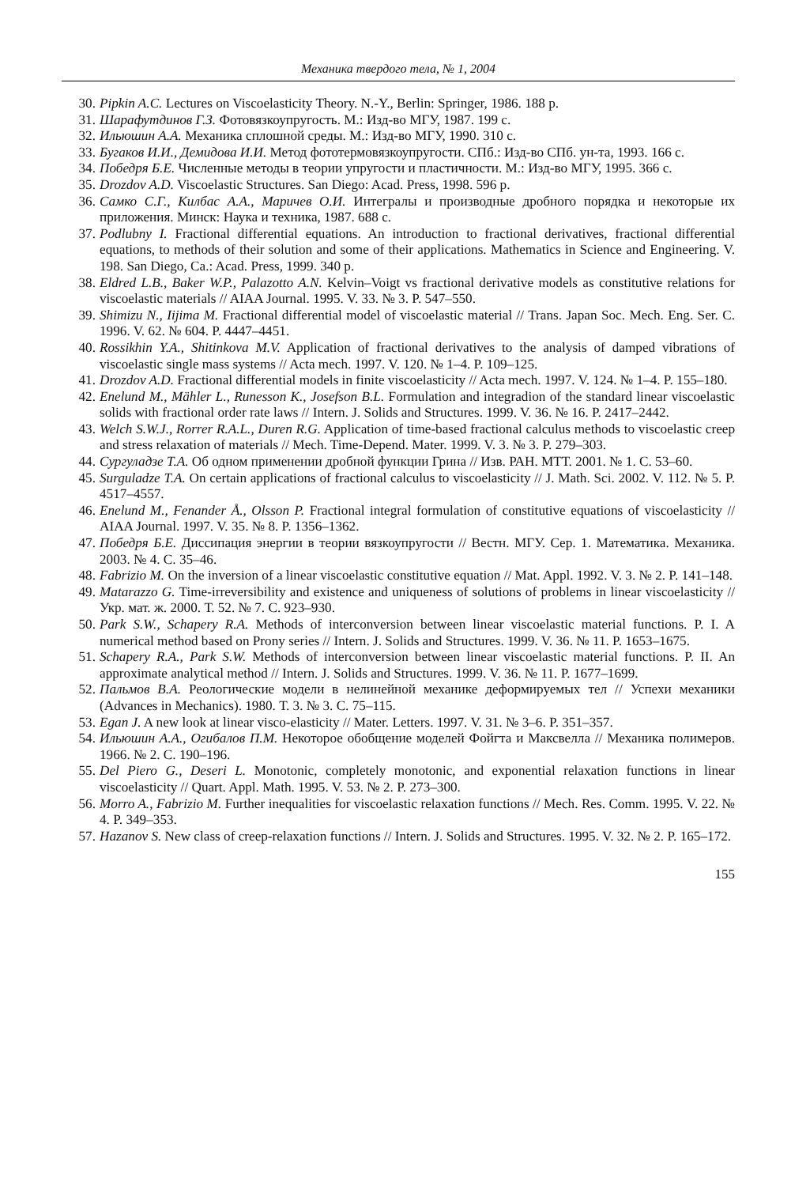Механика твердого тела, № 1, 2004
30. Pipkin A.C. Lectures on Viscoelasticity Theory. N.-Y., Berlin: Springer, 1986. 188 p.
31. Шарафутдинов Г.З. Фотовязкоупругость. М.: Изд-во МГУ, 1987. 199 с.
32. Ильюшин А.А. Механика сплошной среды. М.: Изд-во МГУ, 1990. 310 с.
33. Бугаков И.И., Демидова И.И. Метод фототермовязкоупругости. СПб.: Изд-во СПб. ун-та, 1993. 166 с.
34. Победря Б.Е. Численные методы в теории упругости и пластичности. М.: Изд-во МГУ, 1995. 366 с.
35. Drozdov A.D. Viscoelastic Structures. San Diego: Acad. Press, 1998. 596 p.
36. Самко С.Г., Килбас А.А., Маричев О.И. Интегралы и производные дробного порядка и некоторые их приложения. Минск: Наука и техника, 1987. 688 с.
37. Podlubny I. Fractional differential equations. An introduction to fractional derivatives, fractional differential equations, to methods of their solution and some of their applications. Mathematics in Science and Engineering. V. 198. San Diego, Ca.: Acad. Press, 1999. 340 p.
38. Eldred L.B., Baker W.P., Palazotto A.N. Kelvin–Voigt vs fractional derivative models as constitutive relations for viscoelastic materials // AIAA Journal. 1995. V. 33. № 3. P. 547–550.
39. Shimizu N., Iijima M. Fractional differential model of viscoelastic material // Trans. Japan Soc. Mech. Eng. Ser. C. 1996. V. 62. № 604. P. 4447–4451.
40. Rossikhin Y.A., Shitinkova M.V. Application of fractional derivatives to the analysis of damped vibrations of viscoelastic single mass systems // Acta mech. 1997. V. 120. № 1–4. P. 109–125.
41. Drozdov A.D. Fractional differential models in finite viscoelasticity // Acta mech. 1997. V. 124. № 1–4. P. 155–180.
42. Enelund M., Mähler L., Runesson K., Josefson B.L. Formulation and integradion of the standard linear viscoelastic solids with fractional order rate laws // Intern. J. Solids and Structures. 1999. V. 36. № 16. P. 2417–2442.
43. Welch S.W.J., Rorrer R.A.L., Duren R.G. Application of time-based fractional calculus methods to viscoelastic creep and stress relaxation of materials // Mech. Time-Depend. Mater. 1999. V. 3. № 3. P. 279–303.
44. Сургуладзе Т.А. Об одном применении дробной функции Грина // Изв. РАН. МТТ. 2001. № 1. С. 53–60.
45. Surguladze T.A. On certain applications of fractional calculus to viscoelasticity // J. Math. Sci. 2002. V. 112. № 5. P. 4517–4557.
46. Enelund M., Fenander Å., Olsson P. Fractional integral formulation of constitutive equations of viscoelasticity // AIAA Journal. 1997. V. 35. № 8. P. 1356–1362.
47. Победря Б.Е. Диссипация энергии в теории вязкоупругости // Вестн. МГУ. Сер. 1. Математика. Механика. 2003. № 4. С. 35–46.
48. Fabrizio M. On the inversion of a linear viscoelastic constitutive equation // Mat. Appl. 1992. V. 3. № 2. P. 141–148.
49. Matarazzo G. Time-irreversibility and existence and uniqueness of solutions of problems in linear viscoelasticity // Укр. мат. ж. 2000. Т. 52. № 7. С. 923–930.
50. Park S.W., Schapery R.A. Methods of interconversion between linear viscoelastic material functions. P. I. A numerical method based on Prony series // Intern. J. Solids and Structures. 1999. V. 36. № 11. P. 1653–1675.
51. Schapery R.A., Park S.W. Methods of interconversion between linear viscoelastic material functions. P. II. An approximate analytical method // Intern. J. Solids and Structures. 1999. V. 36. № 11. P. 1677–1699.
52. Пальмов В.А. Реологические модели в нелинейной механике деформируемых тел // Успехи механики (Advances in Mechanics). 1980. Т. 3. № 3. С. 75–115.
53. Egan J. A new look at linear visco-elasticity // Mater. Letters. 1997. V. 31. № 3–6. P. 351–357.
54. Ильюшин А.А., Огибалов П.М. Некоторое обобщение моделей Фойгта и Максвелла // Механика полимеров. 1966. № 2. С. 190–196.
55. Del Piero G., Deseri L. Monotonic, completely monotonic, and exponential relaxation functions in linear viscoelasticity // Quart. Appl. Math. 1995. V. 53. № 2. P. 273–300.
56. Morro A., Fabrizio M. Further inequalities for viscoelastic relaxation functions // Mech. Res. Comm. 1995. V. 22. № 4. P. 349–353.
57. Hazanov S. New class of creep-relaxation functions // Intern. J. Solids and Structures. 1995. V. 32. № 2. P. 165–172.
155